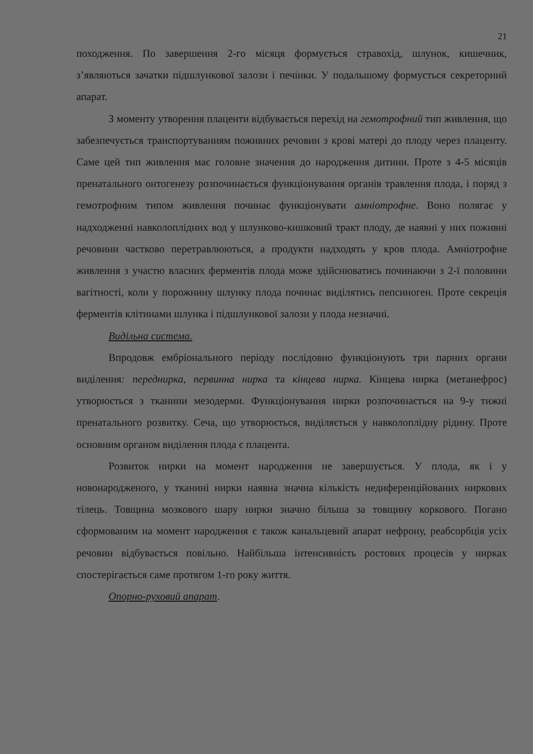21
походження. По завершення 2-го місяця формується стравохід, шлунок, кишечник, з’являються зачатки підшлункової залози і печінки. У подальшому формується секреторний апарат.
З моменту утворення плаценти відбувається перехід на гемотрофний тип живлення, що забезпечується транспортуванням поживних речовин з крові матері до плоду через плаценту. Саме цей тип живлення має головне значення до народження дитини. Проте з 4-5 місяців пренатального онтогенезу розпочинається функціонування органів травлення плода, і поряд з гемотрофним типом живлення починає функціонувати амніотрофне. Воно полягає у надходженні навколоплідних вод у шлунково-кишковий тракт плоду, де наявні у них поживні речовини частково перетравлюються, а продукти надходять у кров плода. Амніотрофне живлення з участю власних ферментів плода може здійснюватись починаючи з 2-ї половини вагітності, коли у порожнину шлунку плода починає виділятись пепсиноген. Проте секреція ферментів клітинами шлунка і підшлункової залози у плода незначні.
Видільна система.
Впродовж ембріонального періоду послідовно функціонують три парних органи виділення: переднирка, первинна нирка та кінцева нирка. Кінцева нирка (метанефрос) утворюється з тканини мезодерми. Функціонування нирки розпочинається на 9-у тижні пренатального розвитку. Сеча, що утворюється, виділяється у навколоплідну рідину. Проте основним органом виділення плода є плацента.
Розвиток нирки на момент народження не завершується. У плода, як і у новонародженого, у тканині нирки наявна значна кількість недиференційованих ниркових тілець. Товщина мозкового шару нирки значно більша за товщину коркового. Погано сформованим на момент народження є також канальцевий апарат нефрону, реабсорбція усіх речовин відбувається повільно. Найбільша інтенсивність ростових процесів у нирках спостерігається саме протягом 1-го року життя.
Опорно-руховий апарат.